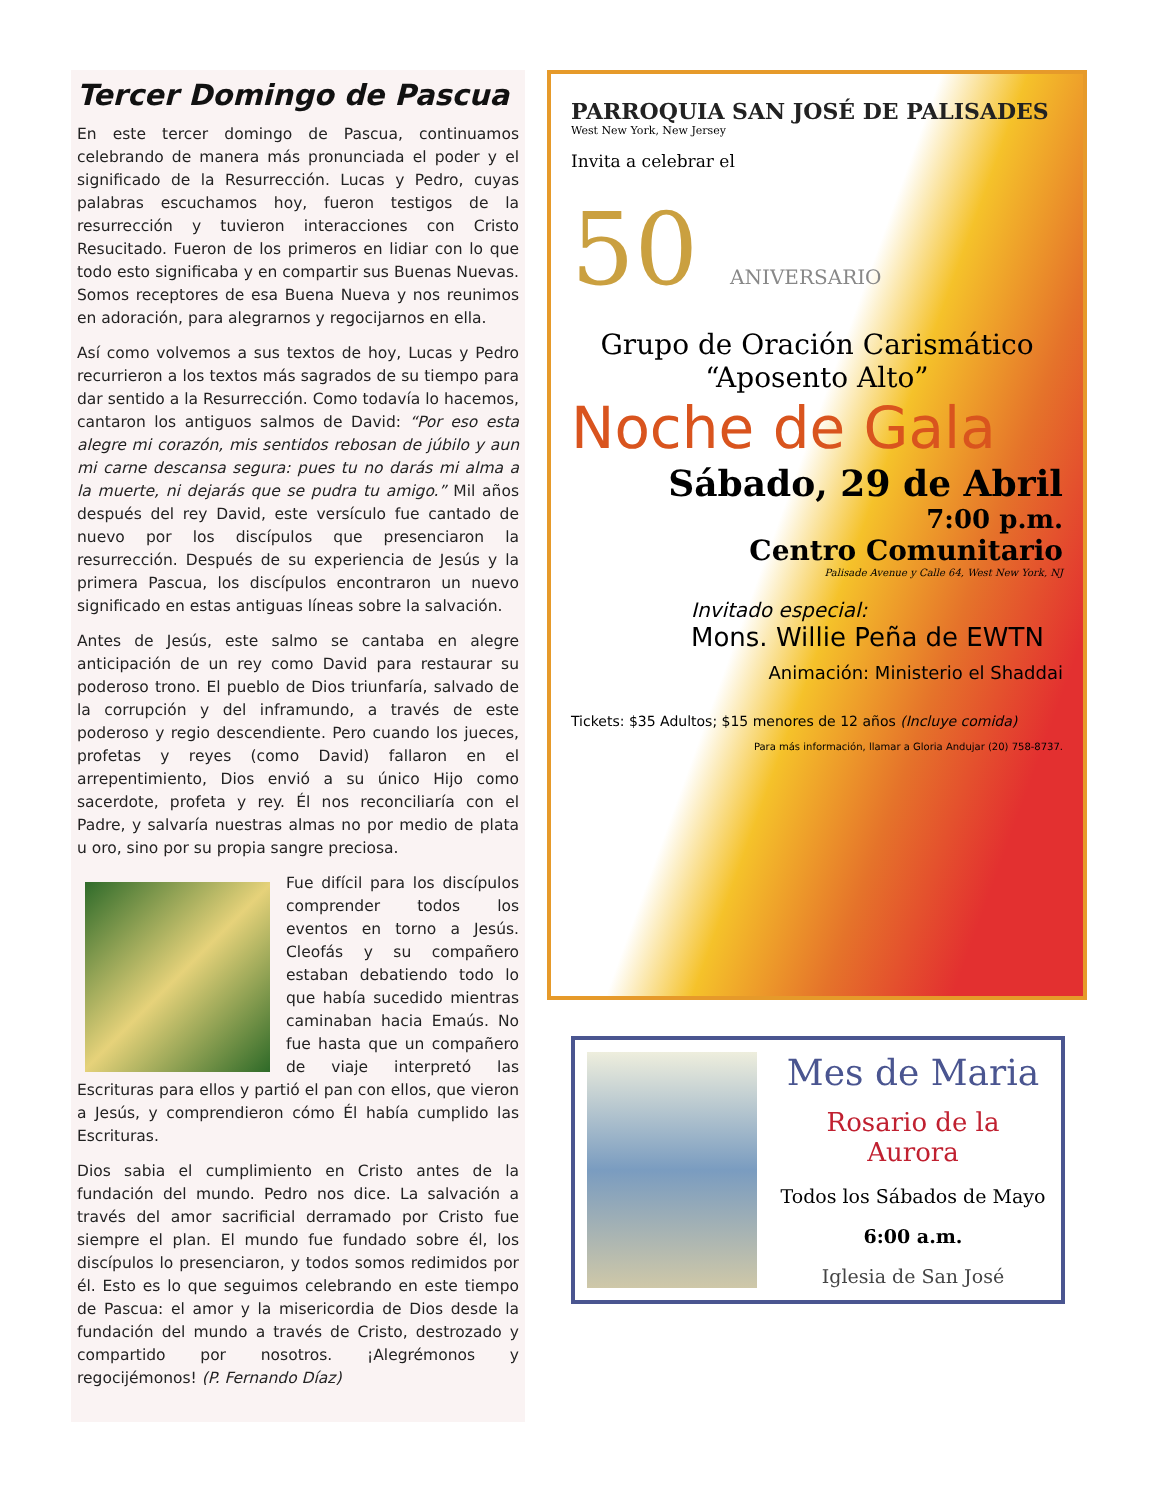Tercer Domingo de Pascua
En este tercer domingo de Pascua, continuamos celebrando de manera más pronunciada el poder y el significado de la Resurrección. Lucas y Pedro, cuyas palabras escuchamos hoy, fueron testigos de la resurrección y tuvieron interacciones con Cristo Resucitado. Fueron de los primeros en lidiar con lo que todo esto significaba y en compartir sus Buenas Nuevas. Somos receptores de esa Buena Nueva y nos reunimos en adoración, para alegrarnos y regocijarnos en ella.
Así como volvemos a sus textos de hoy, Lucas y Pedro recurrieron a los textos más sagrados de su tiempo para dar sentido a la Resurrección. Como todavía lo hacemos, cantaron los antiguos salmos de David: “Por eso esta alegre mi corazón, mis sentidos rebosan de júbilo y aun mi carne descansa segura: pues tu no darás mi alma a la muerte, ni dejarás que se pudra tu amigo.” Mil años después del rey David, este versículo fue cantado de nuevo por los discípulos que presenciaron la resurrección. Después de su experiencia de Jesús y la primera Pascua, los discípulos encontraron un nuevo significado en estas antiguas líneas sobre la salvación.
Antes de Jesús, este salmo se cantaba en alegre anticipación de un rey como David para restaurar su poderoso trono. El pueblo de Dios triunfaría, salvado de la corrupción y del inframundo, a través de este poderoso y regio descendiente. Pero cuando los jueces, profetas y reyes (como David) fallaron en el arrepentimiento, Dios envió a su único Hijo como sacerdote, profeta y rey. Él nos reconciliaría con el Padre, y salvaría nuestras almas no por medio de plata u oro, sino por su propia sangre preciosa.
Fue difícil para los discípulos comprender todos los eventos en torno a Jesús. Cleofás y su compañero estaban debatiendo todo lo que había sucedido mientras caminaban hacia Emaús. No fue hasta que un compañero de viaje interpretó las Escrituras para ellos y partió el pan con ellos, que vieron a Jesús, y comprendieron cómo Él había cumplido las Escrituras.
Dios sabia el cumplimiento en Cristo antes de la fundación del mundo. Pedro nos dice. La salvación a través del amor sacrificial derramado por Cristo fue siempre el plan. El mundo fue fundado sobre él, los discípulos lo presenciaron, y todos somos redimidos por él. Esto es lo que seguimos celebrando en este tiempo de Pascua: el amor y la misericordia de Dios desde la fundación del mundo a través de Cristo, destrozado y compartido por nosotros. ¡Alegrémonos y regocijémonos! (P. Fernando Díaz)
PARROQUIA SAN JOSÉ DE PALISADES
West New York, New Jersey
Invita a celebrar el
50 ANIVERSARIO
Grupo de Oración Carismático
“Aposento Alto”
Noche de Gala
Sábado, 29 de Abril
7:00 p.m.
Centro Comunitario
Palisade Avenue y Calle 64, West New York, NJ
Invitado especial:
Mons. Willie Peña de EWTN
Animación: Ministerio el Shaddai
Tickets: $35 Adultos; $15 menores de 12 años (Incluye comida)
Para más información, llamar a Gloria Andujar (20) 758-8737.
Mes de Maria
Rosario de la Aurora
Todos los Sábados de Mayo
6:00 a.m.
Iglesia de San José